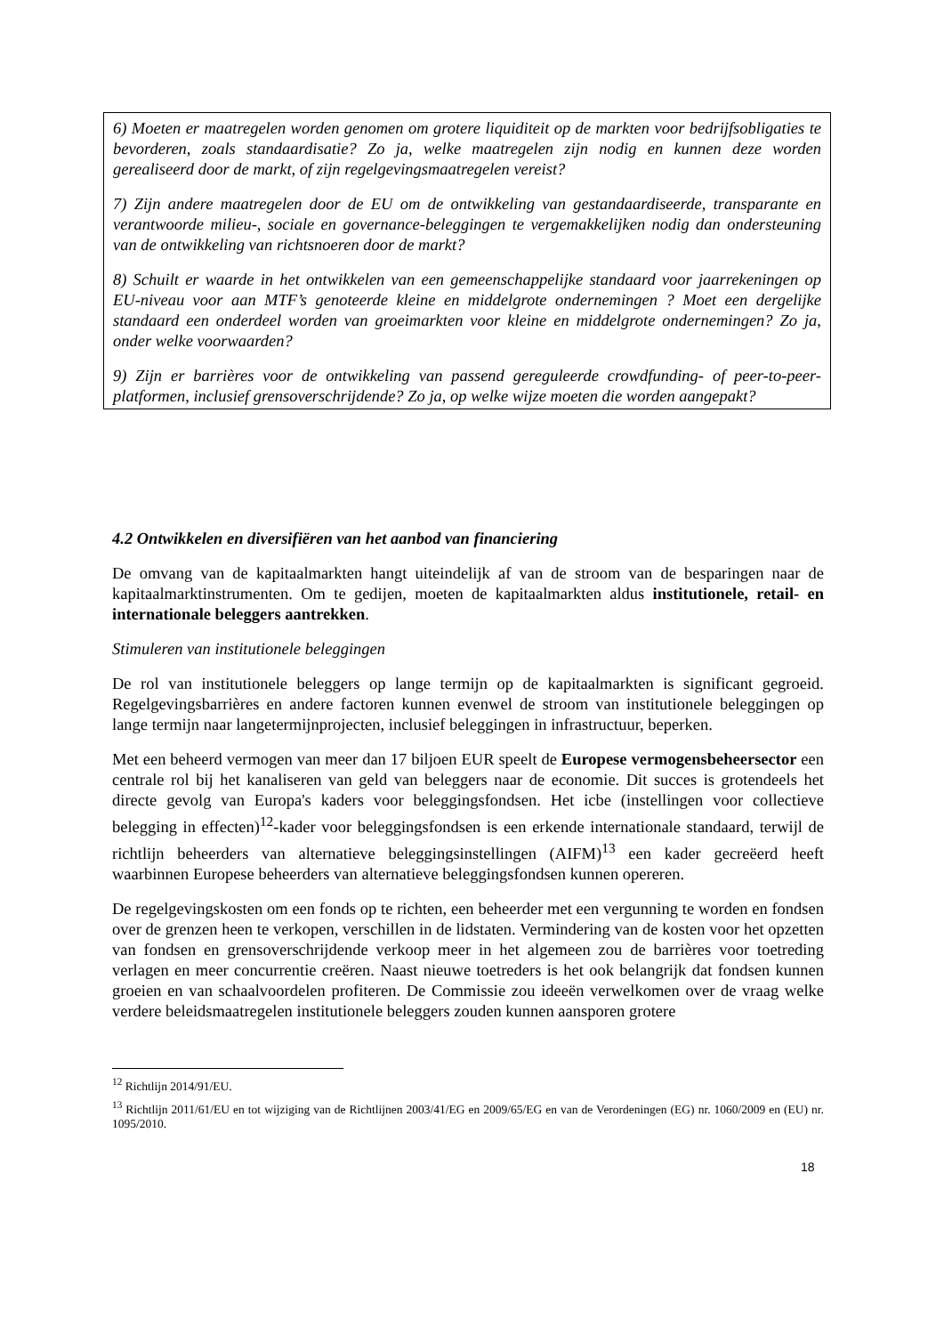6) Moeten er maatregelen worden genomen om grotere liquiditeit op de markten voor bedrijfsobligaties te bevorderen, zoals standaardisatie? Zo ja, welke maatregelen zijn nodig en kunnen deze worden gerealiseerd door de markt, of zijn regelgevingsmaatregelen vereist?
7) Zijn andere maatregelen door de EU om de ontwikkeling van gestandaardiseerde, transparante en verantwoorde milieu-, sociale en governance-beleggingen te vergemakkelijken nodig dan ondersteuning van de ontwikkeling van richtsnoeren door de markt?
8) Schuilt er waarde in het ontwikkelen van een gemeenschappelijke standaard voor jaarrekeningen op EU-niveau voor aan MTF’s genoteerde kleine en middelgrote ondernemingen ? Moet een dergelijke standaard een onderdeel worden van groeimarkten voor kleine en middelgrote ondernemingen? Zo ja, onder welke voorwaarden?
9) Zijn er barrières voor de ontwikkeling van passend gereguleerde crowdfunding- of peer-to-peer-platformen, inclusief grensoverschrijdende? Zo ja, op welke wijze moeten die worden aangepakt?
4.2 Ontwikkelen en diversifiëren van het aanbod van financiering
De omvang van de kapitaalmarkten hangt uiteindelijk af van de stroom van de besparingen naar de kapitaalmarktinstrumenten. Om te gedijen, moeten de kapitaalmarkten aldus institutionele, retail- en internationale beleggers aantrekken.
Stimuleren van institutionele beleggingen
De rol van institutionele beleggers op lange termijn op de kapitaalmarkten is significant gegroeid. Regelgevingsbarrières en andere factoren kunnen evenwel de stroom van institutionele beleggingen op lange termijn naar langetermijnprojecten, inclusief beleggingen in infrastructuur, beperken.
Met een beheerd vermogen van meer dan 17 biljoen EUR speelt de Europese vermogensbeheersector een centrale rol bij het kanaliseren van geld van beleggers naar de economie. Dit succes is grotendeels het directe gevolg van Europa's kaders voor beleggingsfondsen. Het icbe (instellingen voor collectieve belegging in effecten)<sup>12</sup>-kader voor beleggingsfondsen is een erkende internationale standaard, terwijl de richtlijn beheerders van alternatieve beleggingsinstellingen (AIFM)<sup>13</sup> een kader gecreëerd heeft waarbinnen Europese beheerders van alternatieve beleggingsfondsen kunnen opereren.
De regelgevingskosten om een fonds op te richten, een beheerder met een vergunning te worden en fondsen over de grenzen heen te verkopen, verschillen in de lidstaten. Vermindering van de kosten voor het opzetten van fondsen en grensoverschrijdende verkoop meer in het algemeen zou de barrières voor toetreding verlagen en meer concurrentie creëren. Naast nieuwe toetreders is het ook belangrijk dat fondsen kunnen groeien en van schaalvoordelen profiteren. De Commissie zou ideeën verwelkomen over de vraag welke verdere beleidsmaatregelen institutionele beleggers zouden kunnen aansporen grotere
<sup>12</sup> Richtlijn 2014/91/EU.
<sup>13</sup> Richtlijn 2011/61/EU en tot wijziging van de Richtlijnen 2003/41/EG en 2009/65/EG en van de Verordeningen (EG) nr. 1060/2009 en (EU) nr. 1095/2010.
18